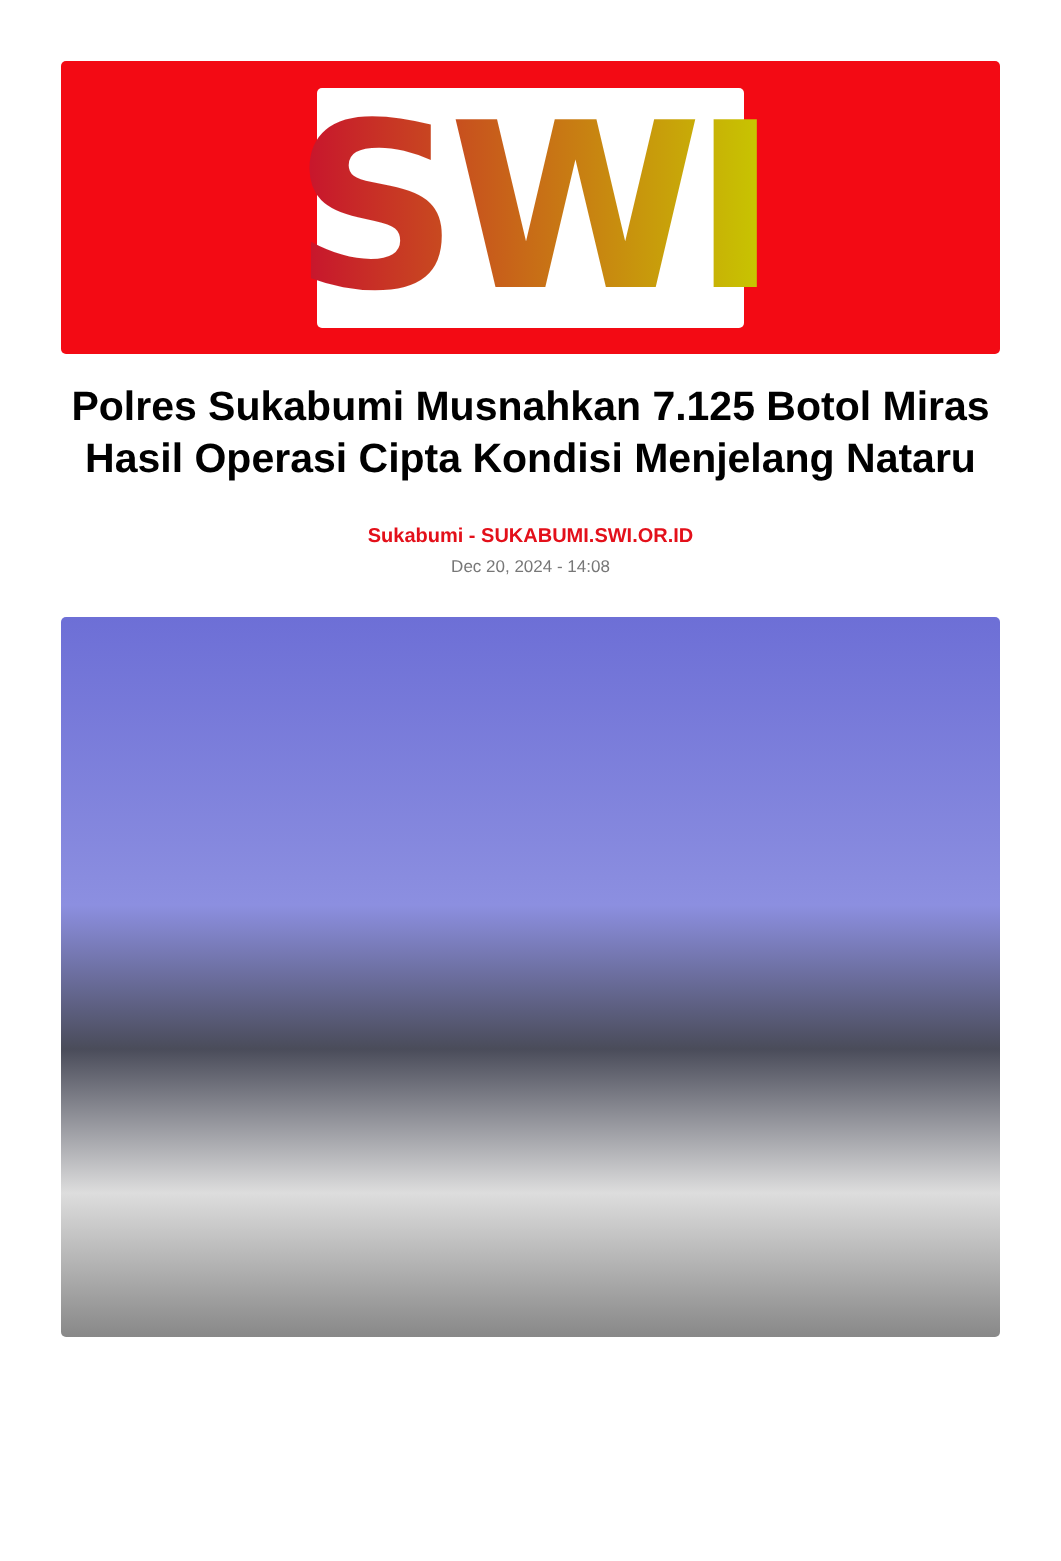SWI
Polres Sukabumi Musnahkan 7.125 Botol Miras Hasil Operasi Cipta Kondisi Menjelang Nataru
Sukabumi - SUKABUMI.SWI.OR.ID
Dec 20, 2024 - 14:08